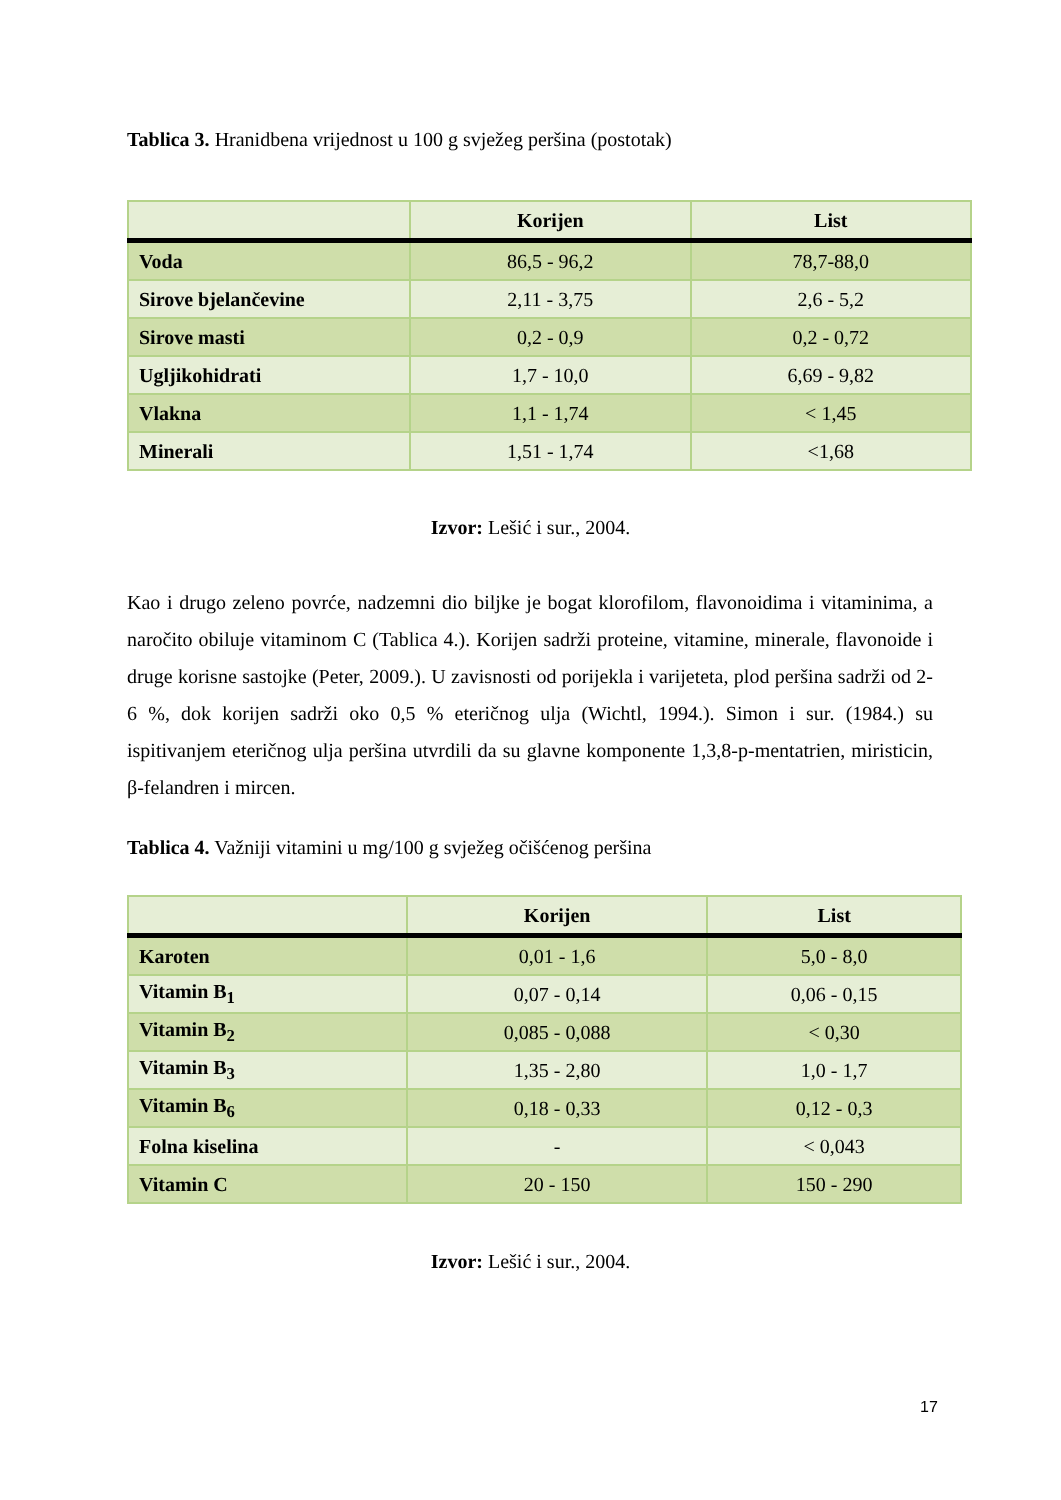Tablica 3. Hranidbena vrijednost u 100 g svježeg peršina (postotak)
| | Korijen | List |
| --- | --- | --- |
| Voda | 86,5 - 96,2 | 78,7-88,0 |
| Sirove bjelančevine | 2,11 - 3,75 | 2,6 - 5,2 |
| Sirove masti | 0,2 - 0,9 | 0,2 - 0,72 |
| Ugljikohidrati | 1,7 - 10,0 | 6,69 - 9,82 |
| Vlakna | 1,1 - 1,74 | < 1,45 |
| Minerali | 1,51 - 1,74 | <1,68 |
Izvor: Lešić i sur., 2004.
Kao i drugo zeleno povrće, nadzemni dio biljke je bogat klorofilom, flavonoidima i vitaminima, a naročito obiluje vitaminom C (Tablica 4.). Korijen sadrži proteine, vitamine, minerale, flavonoide i druge korisne sastojke (Peter, 2009.). U zavisnosti od porijekla i varijeteta, plod peršina sadrži od 2-6 %, dok korijen sadrži oko 0,5 % eteričnog ulja (Wichtl, 1994.). Simon i sur. (1984.) su ispitivanjem eteričnog ulja peršina utvrdili da su glavne komponente 1,3,8-p-mentatrien, miristicin, β-felandren i mircen.
Tablica 4. Važniji vitamini u mg/100 g svježeg očišćenog peršina
| | Korijen | List |
| --- | --- | --- |
| Karoten | 0,01 - 1,6 | 5,0 - 8,0 |
| Vitamin B<sub>1</sub> | 0,07 - 0,14 | 0,06 - 0,15 |
| Vitamin B<sub>2</sub> | 0,085 - 0,088 | < 0,30 |
| Vitamin B<sub>3</sub> | 1,35 - 2,80 | 1,0 - 1,7 |
| Vitamin B<sub>6</sub> | 0,18 - 0,33 | 0,12 - 0,3 |
| Folna kiselina | - | < 0,043 |
| Vitamin C | 20 - 150 | 150 - 290 |
Izvor: Lešić i sur., 2004.
17